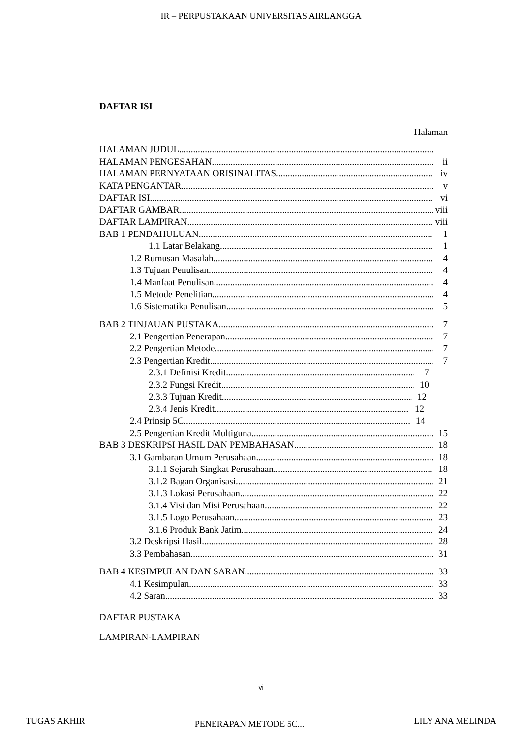IR – PERPUSTAKAAN UNIVERSITAS AIRLANGGA
DAFTAR ISI
Halaman
HALAMAN JUDUL
HALAMAN PENGESAHAN ii
HALAMAN PERNYATAAN ORISINALITAS iv
KATA PENGANTAR v
DAFTAR ISI vi
DAFTAR GAMBAR viii
DAFTAR LAMPIRAN viii
BAB 1 PENDAHULUAN 1
1.1 Latar Belakang 1
1.2 Rumusan Masalah 4
1.3 Tujuan Penulisan 4
1.4 Manfaat Penulisan 4
1.5 Metode Penelitian 4
1.6 Sistematika Penulisan 5
BAB 2 TINJAUAN PUSTAKA 7
2.1 Pengertian Penerapan 7
2.2 Pengertian Metode 7
2.3 Pengertian Kredit 7
2.3.1 Definisi Kredit 7
2.3.2 Fungsi Kredit 10
2.3.3 Tujuan Kredit 12
2.3.4 Jenis Kredit 12
2.4 Prinsip 5C 14
2.5 Pengertian Kredit Multiguna 15
BAB 3 DESKRIPSI HASIL DAN PEMBAHASAN 18
3.1 Gambaran Umum Perusahaan 18
3.1.1 Sejarah Singkat Perusahaan 18
3.1.2 Bagan Organisasi 21
3.1.3 Lokasi Perusahaan 22
3.1.4 Visi dan Misi Perusahaan 22
3.1.5 Logo Perusahaan 23
3.1.6 Produk Bank Jatim 24
3.2 Deskripsi Hasil 28
3.3 Pembahasan 31
BAB 4 KESIMPULAN DAN SARAN 33
4.1 Kesimpulan 33
4.2 Saran 33
DAFTAR PUSTAKA
LAMPIRAN-LAMPIRAN
vi
TUGAS AKHIR PENERAPAN METODE 5C... LILY ANA MELINDA